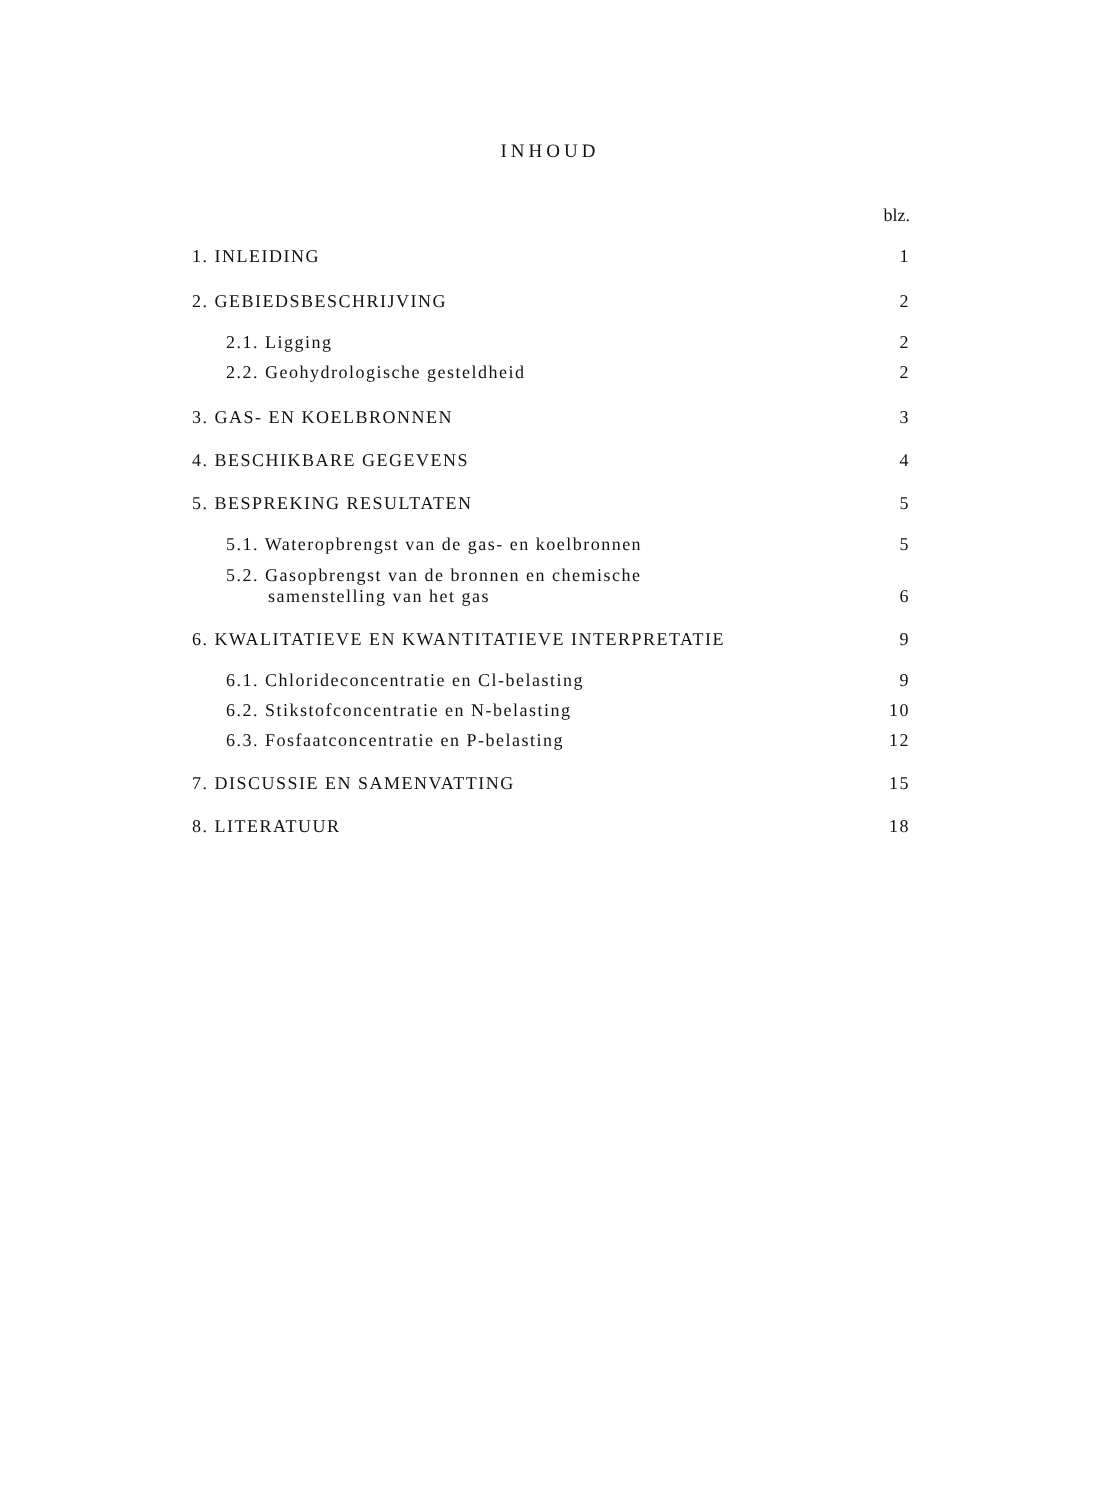INHOUD
blz.
1. INLEIDING 1
2. GEBIEDSBESCHRIJVING 2
2.1. Ligging 2
2.2. Geohydrologische gesteldheid 2
3. GAS- EN KOELBRONNEN 3
4. BESCHIKBARE GEGEVENS 4
5. BESPREKING RESULTATEN 5
5.1. Wateropbrengst van de gas- en koelbronnen 5
5.2. Gasopbrengst van de bronnen en chemische
samenstelling van het gas 6
6. KWALITATIEVE EN KWANTITATIEVE INTERPRETATIE 9
6.1. Chlorideconcentratie en Cl-belasting 9
6.2. Stikstofconcentratie en N-belasting 10
6.3. Fosfaatconcentratie en P-belasting 12
7. DISCUSSIE EN SAMENVATTING 15
8. LITERATUUR 18